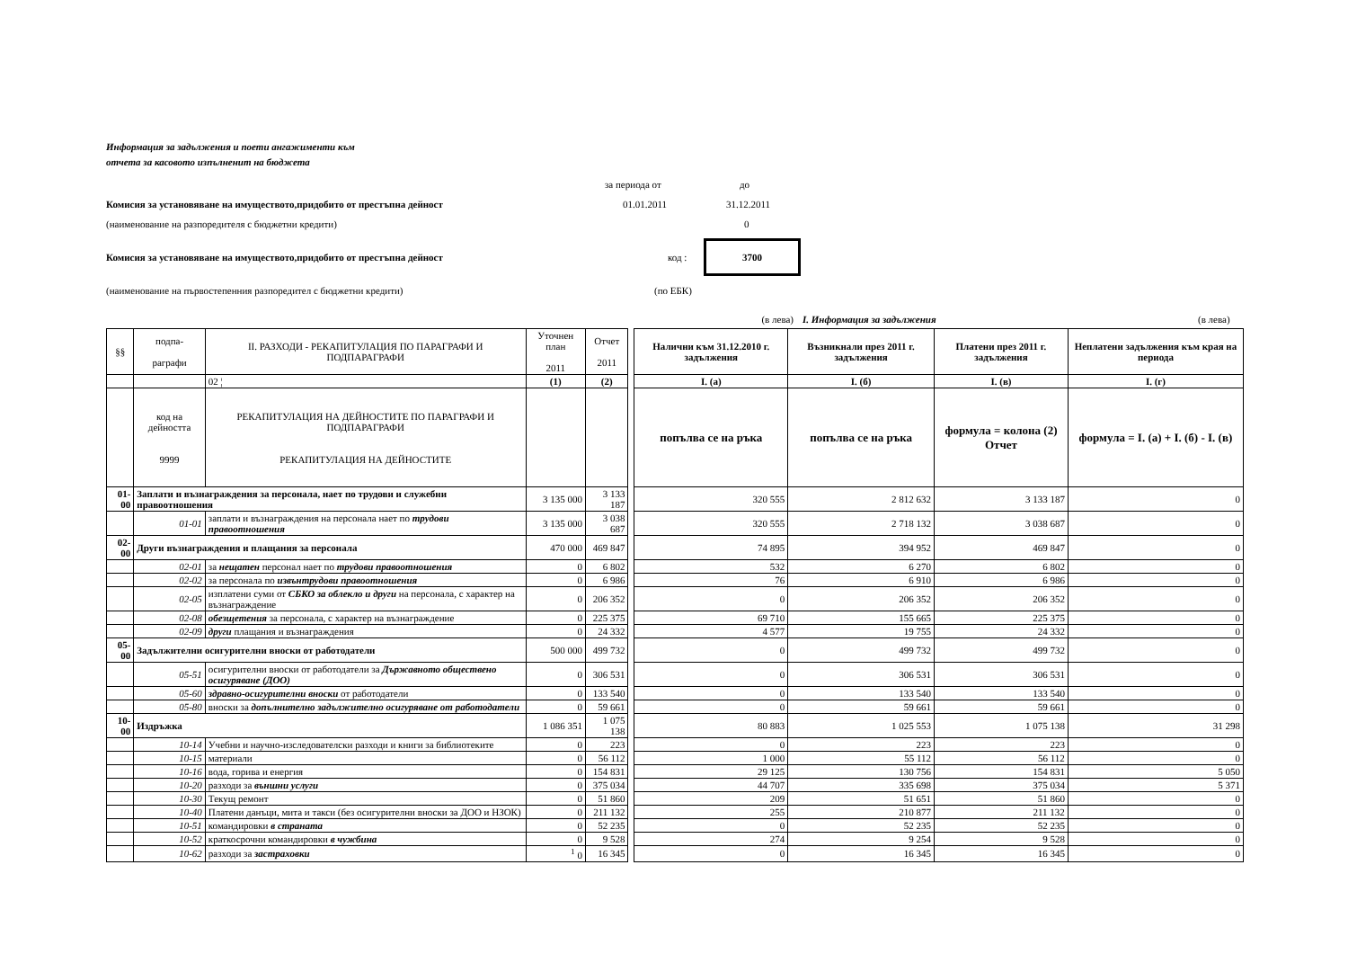Информация за задължения и поети ангажименти към
отчета за касовото изпълненит на бюджета
за периода от до
Комисия за установяване на имуществото,придобито от престъпна дейност 01.01.2011 31.12.2011
(наименование на разпоредителя с бюджетни кредити) 0
Комисия за установяване на имуществото,придобито от престъпна дейност код : 3700
(наименование на първостепенния разпоредител с бюджетни кредити) (по ЕБК)
(в лева) I. Информация за задължения (в лева)
| §§ | подпа- раграфи | II. РАЗХОДИ - РЕКАПИТУЛАЦИЯ ПО ПАРАГРАФИ И ПОДПАРАГРАФИ | Уточнен план 2011 | Отчет 2011 | | Налични към 31.12.2010 г. задължения | Възникнали през 2011 г. задължения | Платени през 2011 г. задължения | Неплатени задължения към края на периода |
| | | 02 ¦ | (1) | (2) | | I. (а) | I. (б) | I. (в) | I. (г) |
| | код на дейността 9999 | РЕКАПИТУЛАЦИЯ НА ДЕЙНОСТИТЕ ПО ПАРАГРАФИ И ПОДПАРАГРАФИ РЕКАПИТУЛАЦИЯ НА ДЕЙНОСТИТЕ | | | | попълва се на ръка | попълва се на ръка | формула = колона (2) Отчет | формула = I. (а) + I. (б) - I. (в) |
| 01-00 | Заплати и възнаграждения за персонала, нает по трудови и служебни правоотношения | | 3 135 000 | 3 133 187 | | 320 555 | 2 812 632 | 3 133 187 | 0 |
| | 01-01 | заплати и възнаграждения на персонала нает по трудови правоотношения | 3 135 000 | 3 038 687 | | 320 555 | 2 718 132 | 3 038 687 | 0 |
| 02-00 | Други възнаграждения и плащания за персонала | | 470 000 | 469 847 | | 74 895 | 394 952 | 469 847 | 0 |
| | 02-01 | за нещатен персонал нает по трудови правоотношения | 0 | 6 802 | | 532 | 6 270 | 6 802 | 0 |
| | 02-02 | за персонала по извънтрудови правоотношения | 0 | 6 986 | | 76 | 6 910 | 6 986 | 0 |
| | 02-05 | изплатени суми от СБКО за облекло и други на персонала, с характер на възнаграждение | 0 | 206 352 | | 0 | 206 352 | 206 352 | 0 |
| | 02-08 | обезщетения за персонала, с характер на възнаграждение | 0 | 225 375 | | 69 710 | 155 665 | 225 375 | 0 |
| | 02-09 | други плащания и възнаграждения | 0 | 24 332 | | 4 577 | 19 755 | 24 332 | 0 |
| 05-00 | Задължителни осигурителни вноски от работодатели | | 500 000 | 499 732 | | 0 | 499 732 | 499 732 | 0 |
| | 05-51 | осигурителни вноски от работодатели за Държавното обществено осигуряване (ДОО) | 0 | 306 531 | | 0 | 306 531 | 306 531 | 0 |
| | 05-60 | здравно-осигурителни вноски от работодатели | 0 | 133 540 | | 0 | 133 540 | 133 540 | 0 |
| | 05-80 | вноски за допълнително задължително осигуряване от работодатели | 0 | 59 661 | | 0 | 59 661 | 59 661 | 0 |
| 10-00 | Издръжка | | 1 086 351 | 1 075 138 | | 80 883 | 1 025 553 | 1 075 138 | 31 298 |
| | 10-14 | Учебни и научно-изследователски разходи и книги за библиотеките | 0 | 223 | | 0 | 223 | 223 | 0 |
| | 10-15 | материали | 0 | 56 112 | | 1 000 | 55 112 | 56 112 | 0 |
| | 10-16 | вода, горива и енергия | 0 | 154 831 | | 29 125 | 130 756 | 154 831 | 5 050 |
| | 10-20 | разходи за външни услуги | 0 | 375 034 | | 44 707 | 335 698 | 375 034 | 5 371 |
| | 10-30 | Текущ ремонт | 0 | 51 860 | | 209 | 51 651 | 51 860 | 0 |
| | 10-40 | Платени данъци, мита и такси (без осигурителни вноски за ДОО и НЗОК) | 0 | 211 132 | | 255 | 210 877 | 211 132 | 0 |
| | 10-51 | командировки в страната | 0 | 52 235 | | 0 | 52 235 | 52 235 | 0 |
| | 10-52 | краткосрочни командировки в чужбина | 0 | 9 528 | | 274 | 9 254 | 9 528 | 0 |
| | 10-62 | разходи за застраховки | <sup>1</sup> 0 | 16 345 | | 0 | 16 345 | 16 345 | 0 |